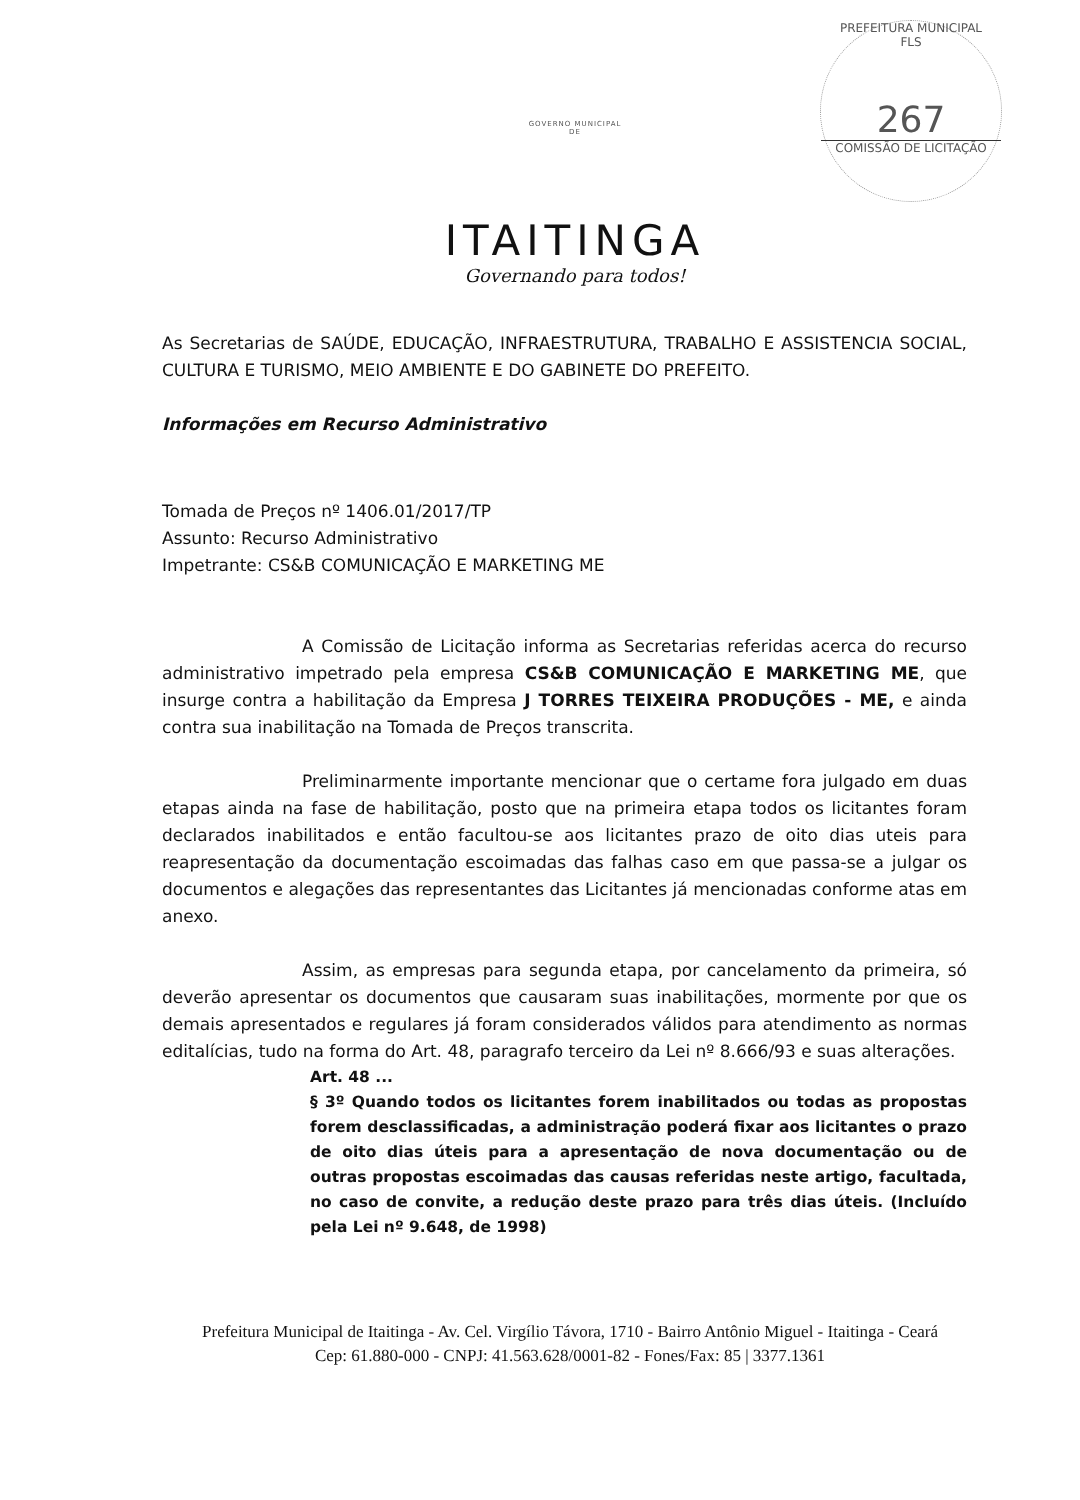PREFEITURA MUNICIPAL
FLS
267
COMISSÃO DE LICITAÇÃO
GOVERNO MUNICIPAL
DE
ITAITINGA
Governando para todos!
As Secretarias de SAÚDE, EDUCAÇÃO, INFRAESTRUTURA, TRABALHO E ASSISTENCIA SOCIAL, CULTURA E TURISMO, MEIO AMBIENTE E DO GABINETE DO PREFEITO.
Informações em Recurso Administrativo
Tomada de Preços nº 1406.01/2017/TP
Assunto: Recurso Administrativo
Impetrante: CS&B COMUNICAÇÃO E MARKETING ME
A Comissão de Licitação informa as Secretarias referidas acerca do recurso administrativo impetrado pela empresa CS&B COMUNICAÇÃO E MARKETING ME, que insurge contra a habilitação da Empresa J TORRES TEIXEIRA PRODUÇÕES - ME, e ainda contra sua inabilitação na Tomada de Preços transcrita.
Preliminarmente importante mencionar que o certame fora julgado em duas etapas ainda na fase de habilitação, posto que na primeira etapa todos os licitantes foram declarados inabilitados e então facultou-se aos licitantes prazo de oito dias uteis para reapresentação da documentação escoimadas das falhas caso em que passa-se a julgar os documentos e alegações das representantes das Licitantes já mencionadas conforme atas em anexo.
Assim, as empresas para segunda etapa, por cancelamento da primeira, só deverão apresentar os documentos que causaram suas inabilitações, mormente por que os demais apresentados e regulares já foram considerados válidos para atendimento as normas editalícias, tudo na forma do Art. 48, paragrafo terceiro da Lei nº 8.666/93 e suas alterações.
Art. 48 ...
§ 3º Quando todos os licitantes forem inabilitados ou todas as propostas forem desclassificadas, a administração poderá fixar aos licitantes o prazo de oito dias úteis para a apresentação de nova documentação ou de outras propostas escoimadas das causas referidas neste artigo, facultada, no caso de convite, a redução deste prazo para três dias úteis. (Incluído pela Lei nº 9.648, de 1998)
Prefeitura Municipal de Itaitinga - Av. Cel. Virgílio Távora, 1710 - Bairro Antônio Miguel - Itaitinga - Ceará
Cep: 61.880-000 - CNPJ: 41.563.628/0001-82 - Fones/Fax: 85 | 3377.1361